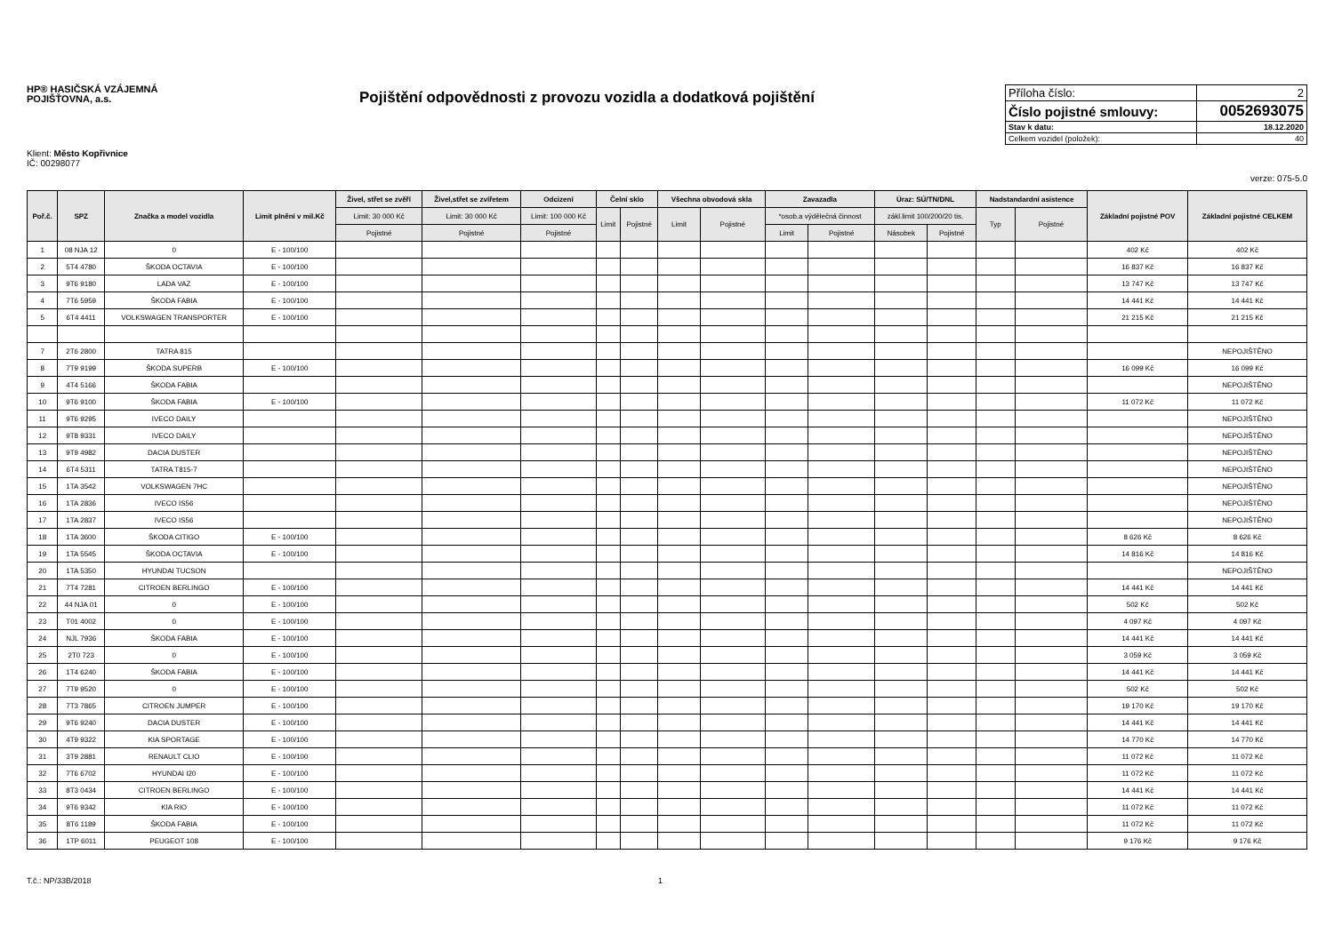HP® HASIČSKÁ VZÁJEMNÁ POJIŠŤOVNA, a.s.
Pojištění odpovědnosti z provozu vozidla a dodatková pojištění
| Příloha číslo: | 2 |
| Číslo pojistné smlouvy: | 0052693075 |
| Stav k datu: | 18.12.2020 |
| Celkem vozidel (položek): | 40 |
Klient: Město Kopřivnice
IČ: 00298077
verze: 075-5.0
| Poř.č. | SPZ | Značka a model vozidla | Limit plnění v mil.Kč | Živel, střet se zvěří | Živel,střet se zvířetem | Odcizení | Čelní sklo | | Všechna obvodová skla | | Zavazadla | | Úraz: SÚ/TN/DNL | | Nadstandardní asistence | | Základní pojistné POV | Základní pojistné CELKEM |
| --- | --- | --- | --- | --- | --- | --- | --- | --- | --- | --- | --- | --- | --- | --- | --- | --- | --- | --- |
| | | | | Limit: 30 000 Kč | Limit: 30 000 Kč | Limit: 100 000 Kč | Limit | Pojistné | Limit | Pojistné | *osob.a výdělečná činnost | | zákl.limit 100/200/20 tis. | | Typ | Pojistné | | |
| | | | | Pojistné | Pojistné | Pojistné | | | | | Limit | Pojistné | Násobek | Pojistné | | | | |
| 1 | 08 NJA 12 | 0 | E - 100/100 | | | | | | | | | | | | | | 402 Kč | 402 Kč |
| 2 | 5T4 4780 | ŠKODA OCTAVIA | E - 100/100 | | | | | | | | | | | | | | 16 837 Kč | 16 837 Kč |
| 3 | 9T6 9180 | LADA VAZ | E - 100/100 | | | | | | | | | | | | | | 13 747 Kč | 13 747 Kč |
| 4 | 7T6 5959 | ŠKODA FABIA | E - 100/100 | | | | | | | | | | | | | | 14 441 Kč | 14 441 Kč |
| 5 | 6T4 4411 | VOLKSWAGEN TRANSPORTER | E - 100/100 | | | | | | | | | | | | | | 21 215 Kč | 21 215 Kč |
| 7 | 2T6 2800 | TATRA 815 | | | | | | | | | | | | | | | | NEPOJIŠTĚNO |
| 8 | 7T9 9199 | ŠKODA SUPERB | E - 100/100 | | | | | | | | | | | | | | 16 099 Kč | 16 099 Kč |
| 9 | 4T4 5166 | ŠKODA FABIA | | | | | | | | | | | | | | | | NEPOJIŠTĚNO |
| 10 | 9T6 9100 | ŠKODA FABIA | E - 100/100 | | | | | | | | | | | | | | 11 072 Kč | 11 072 Kč |
| 11 | 9T6 9295 | IVECO DAILY | | | | | | | | | | | | | | | | NEPOJIŠTĚNO |
| 12 | 9T8 9331 | IVECO DAILY | | | | | | | | | | | | | | | | NEPOJIŠTĚNO |
| 13 | 9T9 4982 | DACIA DUSTER | | | | | | | | | | | | | | | | NEPOJIŠTĚNO |
| 14 | 6T4 5311 | TATRA T815-7 | | | | | | | | | | | | | | | | NEPOJIŠTĚNO |
| 15 | 1TA 3542 | VOLKSWAGEN 7HC | | | | | | | | | | | | | | | | NEPOJIŠTĚNO |
| 16 | 1TA 2836 | IVECO IS56 | | | | | | | | | | | | | | | | NEPOJIŠTĚNO |
| 17 | 1TA 2837 | IVECO IS56 | | | | | | | | | | | | | | | | NEPOJIŠTĚNO |
| 18 | 1TA 3600 | ŠKODA CITIGO | E - 100/100 | | | | | | | | | | | | | | 8 626 Kč | 8 626 Kč |
| 19 | 1TA 5545 | ŠKODA OCTAVIA | E - 100/100 | | | | | | | | | | | | | | 14 816 Kč | 14 816 Kč |
| 20 | 1TA 5350 | HYUNDAI TUCSON | | | | | | | | | | | | | | | | NEPOJIŠTĚNO |
| 21 | 7T4 7281 | CITROEN BERLINGO | E - 100/100 | | | | | | | | | | | | | | 14 441 Kč | 14 441 Kč |
| 22 | 44 NJA 01 | 0 | E - 100/100 | | | | | | | | | | | | | | 502 Kč | 502 Kč |
| 23 | T01 4002 | 0 | E - 100/100 | | | | | | | | | | | | | | 4 097 Kč | 4 097 Kč |
| 24 | NJL 7936 | ŠKODA FABIA | E - 100/100 | | | | | | | | | | | | | | 14 441 Kč | 14 441 Kč |
| 25 | 2T0 723 | 0 | E - 100/100 | | | | | | | | | | | | | | 3 059 Kč | 3 059 Kč |
| 26 | 1T4 6240 | ŠKODA FABIA | E - 100/100 | | | | | | | | | | | | | | 14 441 Kč | 14 441 Kč |
| 27 | 7T9 9520 | 0 | E - 100/100 | | | | | | | | | | | | | | 502 Kč | 502 Kč |
| 28 | 7T3 7865 | CITROEN JUMPER | E - 100/100 | | | | | | | | | | | | | | 19 170 Kč | 19 170 Kč |
| 29 | 9T6 9240 | DACIA DUSTER | E - 100/100 | | | | | | | | | | | | | | 14 441 Kč | 14 441 Kč |
| 30 | 4T9 9322 | KIA SPORTAGE | E - 100/100 | | | | | | | | | | | | | | 14 770 Kč | 14 770 Kč |
| 31 | 3T9 2881 | RENAULT CLIO | E - 100/100 | | | | | | | | | | | | | | 11 072 Kč | 11 072 Kč |
| 32 | 7T6 6702 | HYUNDAI I20 | E - 100/100 | | | | | | | | | | | | | | 11 072 Kč | 11 072 Kč |
| 33 | 8T3 0434 | CITROEN BERLINGO | E - 100/100 | | | | | | | | | | | | | | 14 441 Kč | 14 441 Kč |
| 34 | 9T6 9342 | KIA RIO | E - 100/100 | | | | | | | | | | | | | | 11 072 Kč | 11 072 Kč |
| 35 | 8T6 1189 | ŠKODA FABIA | E - 100/100 | | | | | | | | | | | | | | 11 072 Kč | 11 072 Kč |
| 36 | 1TP 6011 | PEUGEOT 108 | E - 100/100 | | | | | | | | | | | | | | 9 176 Kč | 9 176 Kč |
T.č.: NP/33B/2018 1